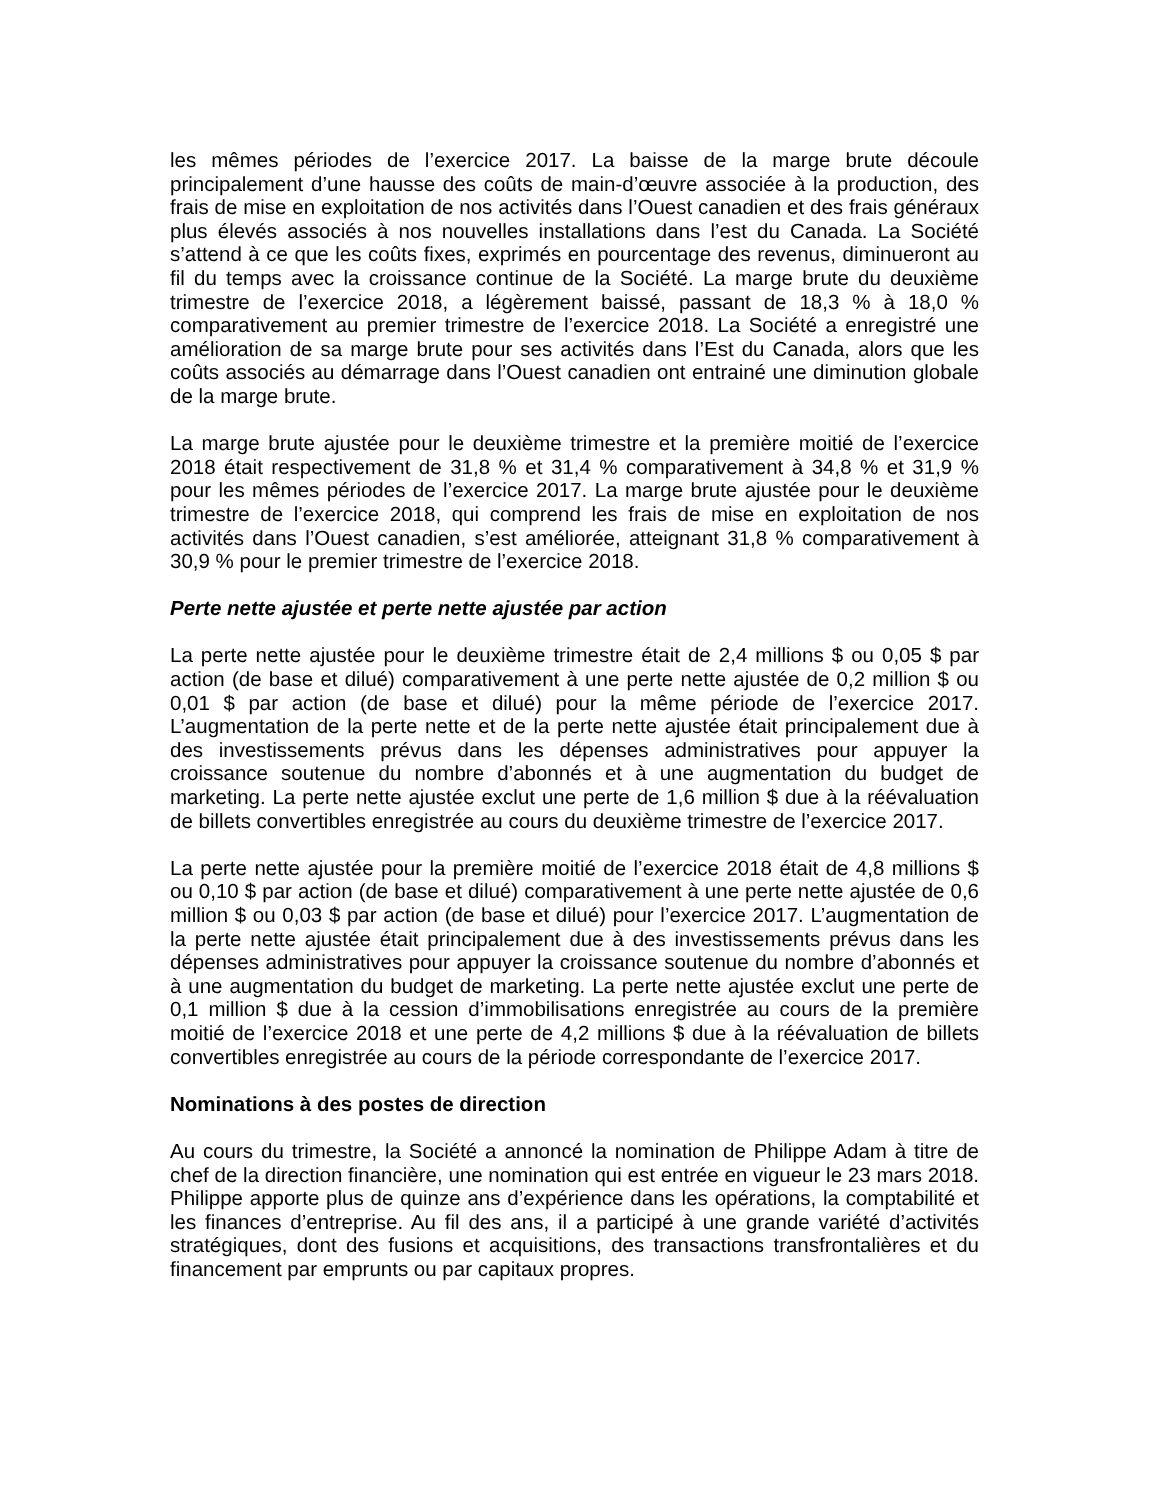les mêmes périodes de l’exercice 2017. La baisse de la marge brute découle principalement d’une hausse des coûts de main-d’œuvre associée à la production, des frais de mise en exploitation de nos activités dans l’Ouest canadien et des frais généraux plus élevés associés à nos nouvelles installations dans l’est du Canada. La Société s’attend à ce que les coûts fixes, exprimés en pourcentage des revenus, diminueront au fil du temps avec la croissance continue de la Société. La marge brute du deuxième trimestre de l’exercice 2018, a légèrement baissé, passant de 18,3 % à 18,0 % comparativement au premier trimestre de l’exercice 2018. La Société a enregistré une amélioration de sa marge brute pour ses activités dans l’Est du Canada, alors que les coûts associés au démarrage dans l’Ouest canadien ont entrainé une diminution globale de la marge brute.
La marge brute ajustée pour le deuxième trimestre et la première moitié de l’exercice 2018 était respectivement de 31,8 % et 31,4 % comparativement à 34,8 % et 31,9 % pour les mêmes périodes de l’exercice 2017. La marge brute ajustée pour le deuxième trimestre de l’exercice 2018, qui comprend les frais de mise en exploitation de nos activités dans l’Ouest canadien, s’est améliorée, atteignant 31,8 % comparativement à 30,9 % pour le premier trimestre de l’exercice 2018.
Perte nette ajustée et perte nette ajustée par action
La perte nette ajustée pour le deuxième trimestre était de 2,4 millions $ ou 0,05 $ par action (de base et dilué) comparativement à une perte nette ajustée de 0,2 million $ ou 0,01 $ par action (de base et dilué) pour la même période de l’exercice 2017. L’augmentation de la perte nette et de la perte nette ajustée était principalement due à des investissements prévus dans les dépenses administratives pour appuyer la croissance soutenue du nombre d’abonnés et à une augmentation du budget de marketing. La perte nette ajustée exclut une perte de 1,6 million $ due à la réévaluation de billets convertibles enregistrée au cours du deuxième trimestre de l’exercice 2017.
La perte nette ajustée pour la première moitié de l’exercice 2018 était de 4,8 millions $ ou 0,10 $ par action (de base et dilué) comparativement à une perte nette ajustée de 0,6 million $ ou 0,03 $ par action (de base et dilué) pour l’exercice 2017. L’augmentation de la perte nette ajustée était principalement due à des investissements prévus dans les dépenses administratives pour appuyer la croissance soutenue du nombre d’abonnés et à une augmentation du budget de marketing. La perte nette ajustée exclut une perte de 0,1 million $ due à la cession d’immobilisations enregistrée au cours de la première moitié de l’exercice 2018 et une perte de 4,2 millions $ due à la réévaluation de billets convertibles enregistrée au cours de la période correspondante de l’exercice 2017.
Nominations à des postes de direction
Au cours du trimestre, la Société a annoncé la nomination de Philippe Adam à titre de chef de la direction financière, une nomination qui est entrée en vigueur le 23 mars 2018. Philippe apporte plus de quinze ans d’expérience dans les opérations, la comptabilité et les finances d’entreprise. Au fil des ans, il a participé à une grande variété d’activités stratégiques, dont des fusions et acquisitions, des transactions transfrontalières et du financement par emprunts ou par capitaux propres.